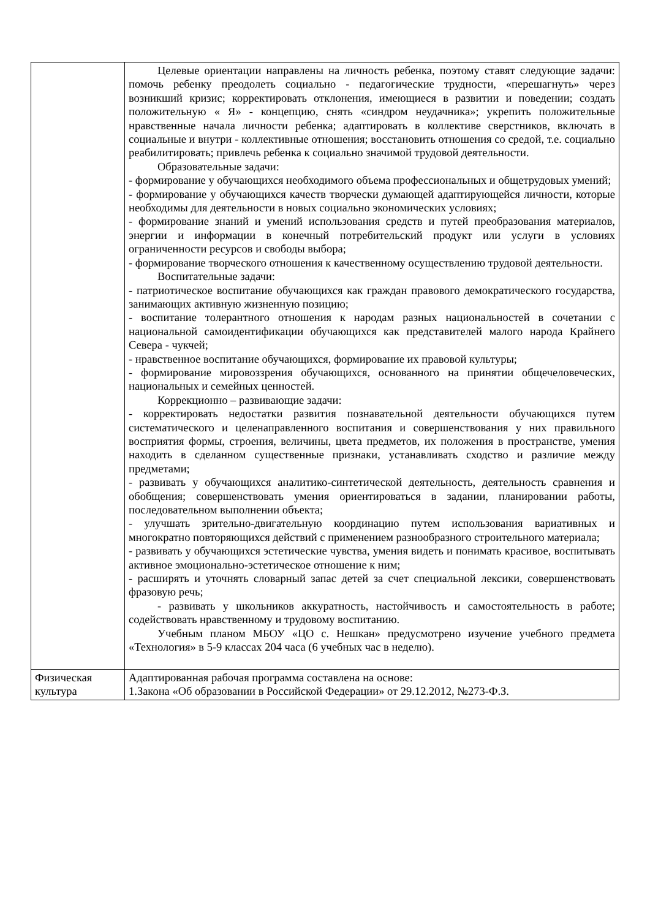| | Целевые ориентации направлены на личность ребенка, поэтому ставят следующие задачи: помочь ребенку преодолеть социально - педагогические трудности, «перешагнуть» через возникший кризис; корректировать отклонения, имеющиеся в развитии и поведении; создать положительную « Я» - концепцию, снять «синдром неудачника»; укрепить положительные нравственные начала личности ребенка; адаптировать в коллективе сверстников, включать в социальные и внутри - коллективные отношения; восстановить отношения со средой, т.е. социально реабилитировать; привлечь ребенка к социально значимой трудовой деятельности. Образовательные задачи: - формирование у обучающихся необходимого объема профессиональных и общетрудовых умений; - формирование у обучающихся качеств творчески думающей адаптирующейся личности, которые необходимы для деятельности в новых социально экономических условиях; - формирование знаний и умений использования средств и путей преобразования материалов, энергии и информации в конечный потребительский продукт или услуги в условиях ограниченности ресурсов и свободы выбора; - формирование творческого отношения к качественному осуществлению трудовой деятельности. Воспитательные задачи: - патриотическое воспитание обучающихся как граждан правового демократического государства, занимающих активную жизненную позицию; - воспитание толерантного отношения к народам разных национальностей в сочетании с национальной самоидентификации обучающихся как представителей малого народа Крайнего Севера - чукчей; - нравственное воспитание обучающихся, формирование их правовой культуры; - формирование мировоззрения обучающихся, основанного на принятии общечеловеческих, национальных и семейных ценностей. Коррекционно – развивающие задачи: - корректировать недостатки развития познавательной деятельности обучающихся путем систематического и целенаправленного воспитания и совершенствования у них правильного восприятия формы, строения, величины, цвета предметов, их положения в пространстве, умения находить в сделанном существенные признаки, устанавливать сходство и различие между предметами; - развивать у обучающихся аналитико-синтетической деятельность, деятельность сравнения и обобщения; совершенствовать умения ориентироваться в задании, планировании работы, последовательном выполнении объекта; - улучшать зрительно-двигательную координацию путем использования вариативных и многократно повторяющихся действий с применением разнообразного строительного материала; - развивать у обучающихся эстетические чувства, умения видеть и понимать красивое, воспитывать активное эмоционально-эстетическое отношение к ним; - расширять и уточнять словарный запас детей за счет специальной лексики, совершенствовать фразовую речь; - развивать у школьников аккуратность, настойчивость и самостоятельность в работе; содействовать нравственному и трудовому воспитанию. Учебным планом МБОУ «ЦО с. Нешкан» предусмотрено изучение учебного предмета «Технология» в 5-9 классах 204 часа (6 учебных час в неделю). |
| Физическая культура | Адаптированная рабочая программа составлена на основе: 1.Закона «Об образовании в Российской Федерации» от 29.12.2012, №273-Ф.З. |